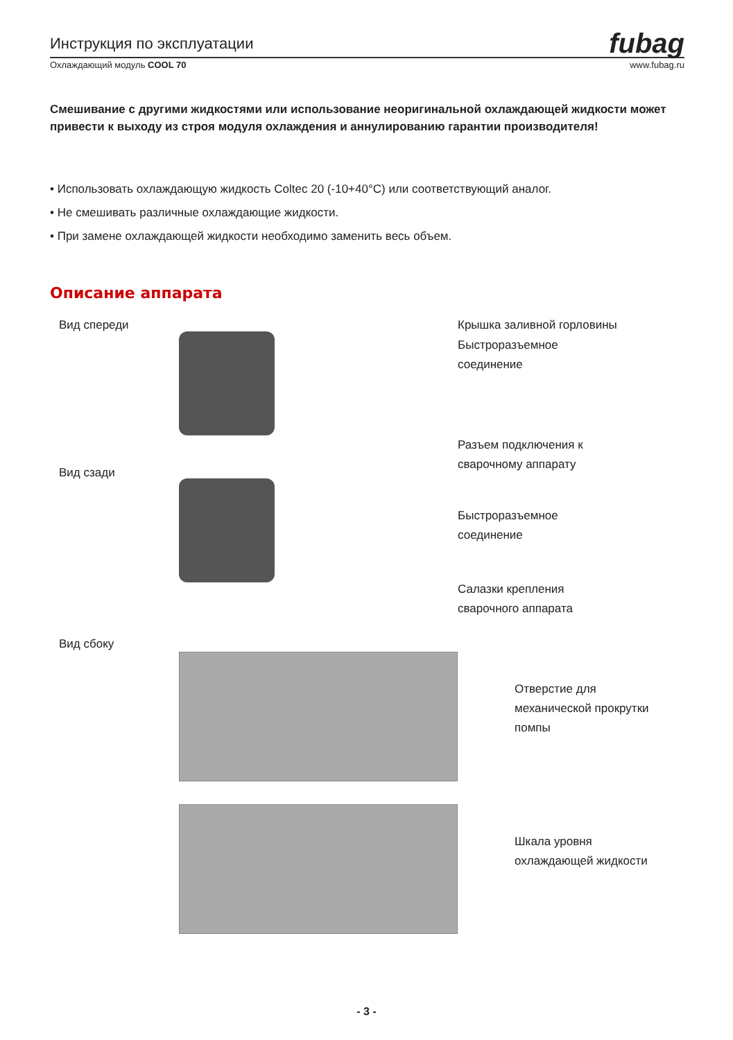Инструкция по эксплуатации fubag
Охлаждающий модуль COOL 70 www.fubag.ru
Смешивание с другими жидкостями или использование неоригинальной охлаждающей жидкости может привести к выходу из строя модуля охлаждения и аннулированию гарантии производителя!
• Использовать охлаждающую жидкость Coltec 20 (-10+40°C) или соответствующий аналог.
• Не смешивать различные охлаждающие жидкости.
• При замене охлаждающей жидкости необходимо заменить весь объем.
Описание аппарата
Вид спереди Крышка заливной горловины
Быстроразъемное
соединение
Разъем подключения к
сварочному аппарату
Вид сзади
Быстроразъемное
соединение
Салазки крепления
сварочного аппарата
Вид сбоку
Отверстие для
механической прокрутки
помпы
Шкала уровня
охлаждающей жидкости
- 3 -